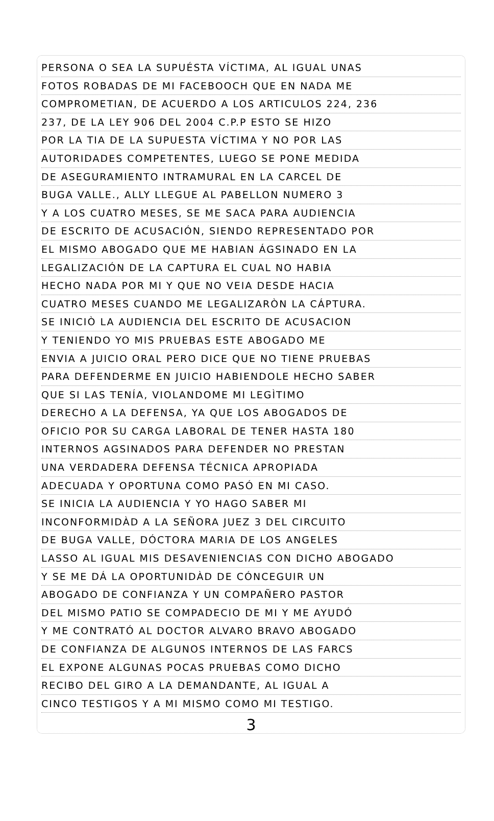PERSONA O SEA LA SUPUÉSTA VÍCTIMA, AL IGUAL UNAS
FOTOS ROBADAS DE MI FACEBOOCH QUE EN NADA ME
COMPROMETIAN, DE ACUERDO A LOS ARTICULOS 224, 236
237, DE LA LEY 906 DEL 2004 C.P.P ESTO SE HIZO
POR LA TIA DE LA SUPUESTA VÍCTIMA Y NO POR LAS
AUTORIDADES COMPETENTES, LUEGO SE PONE MEDIDA
DE ASEGURAMIENTO INTRAMURAL EN LA CARCEL DE
BUGA VALLE., ALLY LLEGUE AL PABELLON NUMERO 3
Y A LOS CUATRO MESES, SE ME SACA PARA AUDIENCIA
DE ESCRITO DE ACUSACIÓN, SIENDO REPRESENTADO POR
EL MISMO ABOGADO QUE ME HABIAN ÁGSINADO EN LA
LEGALIZACIÓN DE LA CAPTURA EL CUAL NO HABIA
HECHO NADA POR MI Y QUE NO VEIA DESDE HACIA
CUATRO MESES CUANDO ME LEGALIZARÒN LA CÁPTURA.
SE INICIÒ LA AUDIENCIA DEL ESCRITO DE ACUSACION
Y TENIENDO YO MIS PRUEBAS ESTE ABOGADO ME
ENVIA A JUICIO ORAL PERO DICE QUE NO TIENE PRUEBAS
PARA DEFENDERME EN JUICIO HABIENDOLE HECHO SABER
QUE SI LAS TENÍA, VIOLANDOME MI LEGÌTIMO
DERECHO A LA DEFENSA, YA QUE LOS ABOGADOS DE
OFICIO POR SU CARGA LABORAL DE TENER HASTA 180
INTERNOS AGSINADOS PARA DEFENDER NO PRESTAN
UNA VERDADERA DEFENSA TÉCNICA APROPIADA
ADECUADA Y OPORTUNA COMO PASÓ EN MI CASO.
SE INICIA LA AUDIENCIA Y YO HAGO SABER MI
INCONFORMIDÀD A LA SEÑORA JUEZ 3 DEL CIRCUITO
DE BUGA VALLE, DÓCTORA MARIA DE LOS ANGELES
LASSO AL IGUAL MIS DESAVENIENCIAS CON DICHO ABOGADO
Y SE ME DÁ LA OPORTUNIDÀD DE CÓNCEGUIR UN
ABOGADO DE CONFIANZA Y UN COMPAÑERO PASTOR
DEL MISMO PATIO SE COMPADECIO DE MI Y ME AYUDÓ
Y ME CONTRATÓ AL DOCTOR ALVARO BRAVO ABOGADO
DE CONFIANZA DE ALGUNOS INTERNOS DE LAS FARCS
EL EXPONE ALGUNAS POCAS PRUEBAS COMO DICHO
RECIBO DEL GIRO A LA DEMANDANTE, AL IGUAL A
CINCO TESTIGOS Y A MI MISMO COMO MI TESTIGO.
3